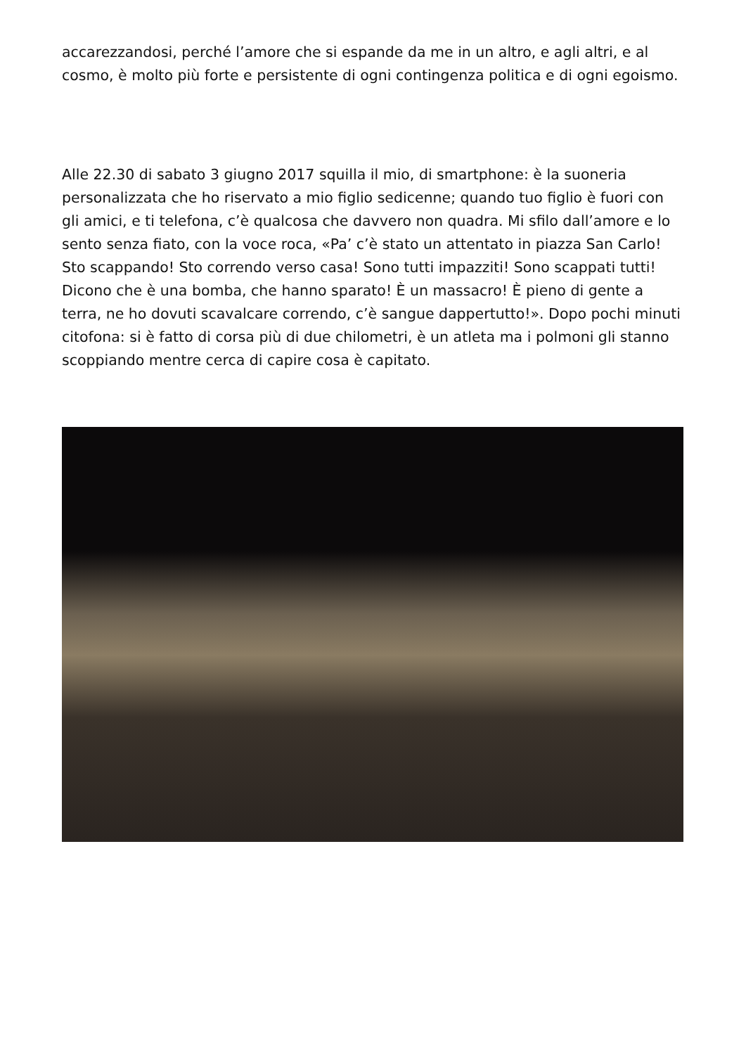accarezzandosi, perché l’amore che si espande da me in un altro, e agli altri, e al cosmo, è molto più forte e persistente di ogni contingenza politica e di ogni egoismo.
Alle 22.30 di sabato 3 giugno 2017 squilla il mio, di smartphone: è la suoneria personalizzata che ho riservato a mio figlio sedicenne; quando tuo figlio è fuori con gli amici, e ti telefona, c’è qualcosa che davvero non quadra. Mi sfilo dall’amore e lo sento senza fiato, con la voce roca, «Pa’ c’è stato un attentato in piazza San Carlo! Sto scappando! Sto correndo verso casa! Sono tutti impazziti! Sono scappati tutti! Dicono che è una bomba, che hanno sparato! È un massacro! È pieno di gente a terra, ne ho dovuti scavalcare correndo, c’è sangue dappertutto!». Dopo pochi minuti citofona: si è fatto di corsa più di due chilometri, è un atleta ma i polmoni gli stanno scoppiando mentre cerca di capire cosa è capitato.